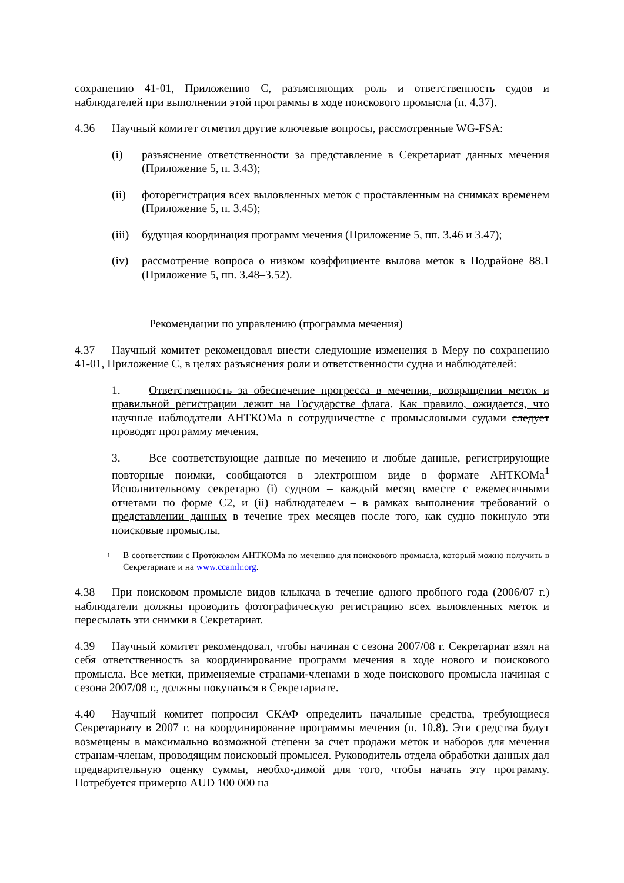сохранению 41-01, Приложению C, разъясняющих роль и ответственность судов и наблюдателей при выполнении этой программы в ходе поискового промысла (п. 4.37).
4.36 Научный комитет отметил другие ключевые вопросы, рассмотренные WG-FSA:
(i) разъяснение ответственности за представление в Секретариат данных мечения (Приложение 5, п. 3.43);
(ii) фоторегистрация всех выловленных меток с проставленным на снимках временем (Приложение 5, п. 3.45);
(iii) будущая координация программ мечения (Приложение 5, пп. 3.46 и 3.47);
(iv) рассмотрение вопроса о низком коэффициенте вылова меток в Подрайоне 88.1 (Приложение 5, пп. 3.48–3.52).
Рекомендации по управлению (программа мечения)
4.37 Научный комитет рекомендовал внести следующие изменения в Меру по сохранению 41-01, Приложение C, в целях разъяснения роли и ответственности судна и наблюдателей:
1. Ответственность за обеспечение прогресса в мечении, возвращении меток и правильной регистрации лежит на Государстве флага. Как правило, ожидается, что научные наблюдатели АНТКОМа в сотрудничестве с промысловыми судами следует проводят программу мечения.
3. Все соответствующие данные по мечению и любые данные, регистрирующие повторные поимки, сообщаются в электронном виде в формате АНТКОМа<sup>1</sup> Исполнительному секретарю (i) судном – каждый месяц вместе с ежемесячными отчетами по форме C2, и (ii) наблюдателем – в рамках выполнения требований о представлении данных в течение трех месяцев после того, как судно покинуло эти поисковые промыслы.
1 В соответствии с Протоколом АНТКОМа по мечению для поискового промысла, который можно получить в Секретариате и на www.ccamlr.org.
4.38 При поисковом промысле видов клыкача в течение одного пробного года (2006/07 г.) наблюдатели должны проводить фотографическую регистрацию всех выловленных меток и пересылать эти снимки в Секретариат.
4.39 Научный комитет рекомендовал, чтобы начиная с сезона 2007/08 г. Секретариат взял на себя ответственность за координирование программ мечения в ходе нового и поискового промысла. Все метки, применяемые странами-членами в ходе поискового промысла начиная с сезона 2007/08 г., должны покупаться в Секретариате.
4.40 Научный комитет попросил СКАФ определить начальные средства, требующиеся Секретариату в 2007 г. на координирование программы мечения (п. 10.8). Эти средства будут возмещены в максимально возможной степени за счет продажи меток и наборов для мечения странам-членам, проводящим поисковый промысел. Руководитель отдела обработки данных дал предварительную оценку суммы, необхо-димой для того, чтобы начать эту программу. Потребуется примерно AUD 100 000 на